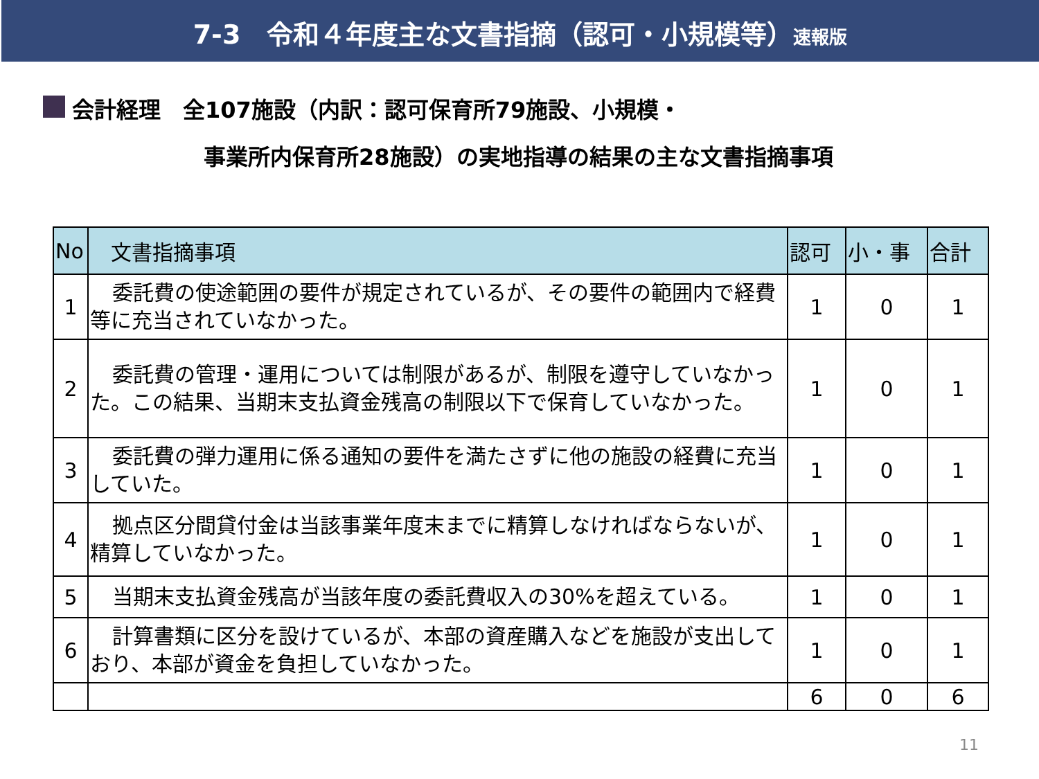7-3　令和４年度主な文書指摘（認可・小規模等）速報版
会計経理　全107施設（内訳：認可保育所79施設、小規模・
事業所内保育所28施設）の実地指導の結果の主な文書指摘事項
| No | 文書指摘事項 | 認可 | 小・事 | 合計 |
| --- | --- | --- | --- | --- |
| 1 | 委託費の使途範囲の要件が規定されているが、その要件の範囲内で経費等に充当されていなかった。 | 1 | 0 | 1 |
| 2 | 委託費の管理・運用については制限があるが、制限を遵守していなかった。この結果、当期末支払資金残高の制限以下で保育していなかった。 | 1 | 0 | 1 |
| 3 | 委託費の弾力運用に係る通知の要件を満たさずに他の施設の経費に充当していた。 | 1 | 0 | 1 |
| 4 | 拠点区分間貸付金は当該事業年度末までに精算しなければならないが、精算していなかった。 | 1 | 0 | 1 |
| 5 | 当期末支払資金残高が当該年度の委託費収入の30%を超えている。 | 1 | 0 | 1 |
| 6 | 計算書類に区分を設けているが、本部の資産購入などを施設が支出しており、本部が資金を負担していなかった。 | 1 | 0 | 1 |
| | | 6 | 0 | 6 |
11